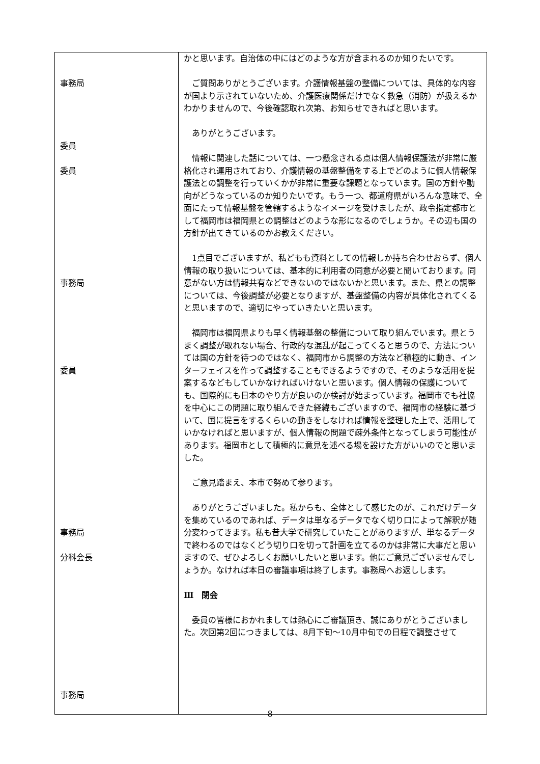| 事務局 委員 委員 事務局 委員 事務局 分科会長 事務局 | かと思います。自治体の中にはどのような方が含まれるのか知りたいです。 ご質問ありがとうございます。介護情報基盤の整備については、具体的な内容が国より示されていないため、介護医療関係だけでなく救急（消防）が扱えるかわかりませんので、今後確認取れ次第、お知らせできればと思います。 ありがとうございます。 情報に関連した話については、一つ懸念される点は個人情報保護法が非常に厳格化され運用されており、介護情報の基盤整備をする上でどのように個人情報保護法との調整を行っていくかが非常に重要な課題となっています。国の方針や動向がどうなっているのか知りたいです。もう一つ、都道府県がいろんな意味で、全面にたって情報基盤を管轄するようなイメージを受けましたが、政令指定都市として福岡市は福岡県との調整はどのような形になるのでしょうか。その辺も国の方針が出てきているのかお教えください。 1点目でございますが、私どもも資料としての情報しか持ち合わせおらず、個人情報の取り扱いについては、基本的に利用者の同意が必要と聞いております。同意がない方は情報共有などできないのではないかと思います。また、県との調整については、今後調整が必要となりますが、基盤整備の内容が具体化されてくると思いますので、適切にやっていきたいと思います。 福岡市は福岡県よりも早く情報基盤の整備について取り組んでいます。県とうまく調整が取れない場合、行政的な混乱が起こってくると思うので、方法については国の方針を待つのではなく、福岡市から調整の方法など積極的に動き、インターフェイスを作って調整することもできるようですので、そのような活用を提案するなどもしていかなければいけないと思います。個人情報の保護についても、国際的にも日本のやり方が良いのか検討が始まっています。福岡市でも社協を中心にこの問題に取り組んできた経緯もございますので、福岡市の経験に基づいて、国に提言をするくらいの動きをしなければ情報を整理した上で、活用していかなければと思いますが、個人情報の問題で疎外条件となってしまう可能性があります。福岡市として積極的に意見を述べる場を設けた方がいいのでと思いました。 ご意見踏まえ、本市で努めて参ります。 ありがとうございました。私からも、全体として感じたのが、これだけデータを集めているのであれば、データは単なるデータでなく切り口によって解釈が随分変わってきます。私も昔大学で研究していたことがありますが、単なるデータで終わるのではなくどう切り口を切って計画を立てるのかは非常に大事だと思いますので、ぜひよろしくお願いしたいと思います。他にご意見ございませんでしょうか。なければ本日の審議事項は終了します。事務局へお返しします。 Ⅲ 閉会 委員の皆様におかれましては熱心にご審議頂き、誠にありがとうございました。次回第2回につきましては、8月下旬～10月中旬での日程で調整させて |
8